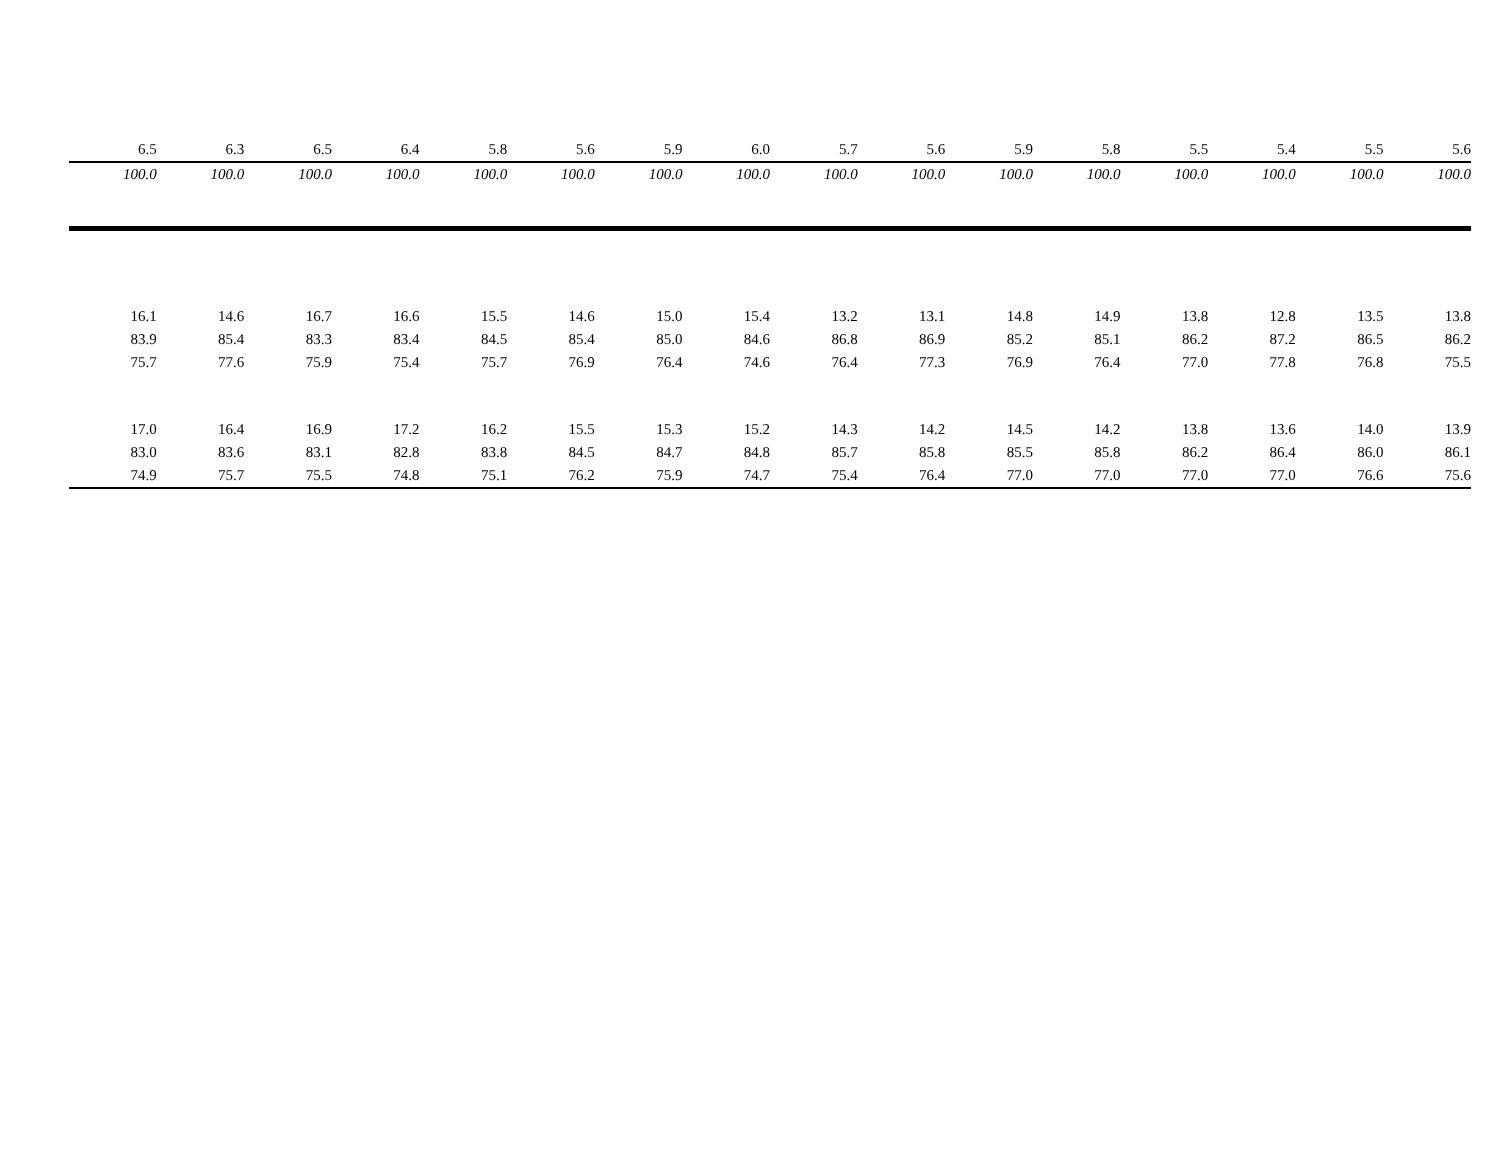| 6.5 | 6.3 | 6.5 | 6.4 | 5.8 | 5.6 | 5.9 | 6.0 | 5.7 | 5.6 | 5.9 | 5.8 | 5.5 | 5.4 | 5.5 | 5.6 |
| 100.0 | 100.0 | 100.0 | 100.0 | 100.0 | 100.0 | 100.0 | 100.0 | 100.0 | 100.0 | 100.0 | 100.0 | 100.0 | 100.0 | 100.0 | 100.0 |
| 16.1 | 14.6 | 16.7 | 16.6 | 15.5 | 14.6 | 15.0 | 15.4 | 13.2 | 13.1 | 14.8 | 14.9 | 13.8 | 12.8 | 13.5 | 13.8 |
| 83.9 | 85.4 | 83.3 | 83.4 | 84.5 | 85.4 | 85.0 | 84.6 | 86.8 | 86.9 | 85.2 | 85.1 | 86.2 | 87.2 | 86.5 | 86.2 |
| 75.7 | 77.6 | 75.9 | 75.4 | 75.7 | 76.9 | 76.4 | 74.6 | 76.4 | 77.3 | 76.9 | 76.4 | 77.0 | 77.8 | 76.8 | 75.5 |
| 17.0 | 16.4 | 16.9 | 17.2 | 16.2 | 15.5 | 15.3 | 15.2 | 14.3 | 14.2 | 14.5 | 14.2 | 13.8 | 13.6 | 14.0 | 13.9 |
| 83.0 | 83.6 | 83.1 | 82.8 | 83.8 | 84.5 | 84.7 | 84.8 | 85.7 | 85.8 | 85.5 | 85.8 | 86.2 | 86.4 | 86.0 | 86.1 |
| 74.9 | 75.7 | 75.5 | 74.8 | 75.1 | 76.2 | 75.9 | 74.7 | 75.4 | 76.4 | 77.0 | 77.0 | 77.0 | 77.0 | 76.6 | 75.6 |